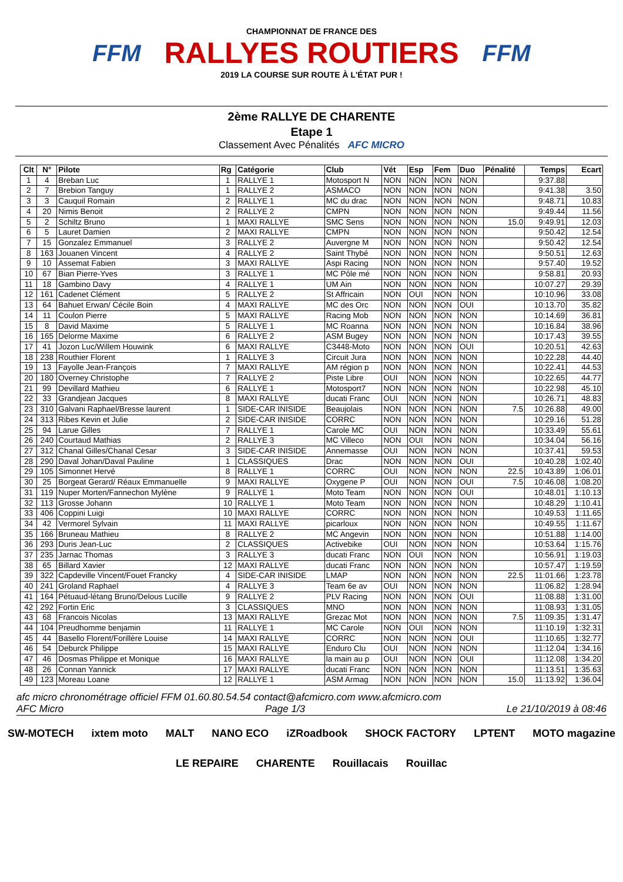FFM
CHAMPIONNAT DE FRANCE DES
RALLYES ROUTIERS
2019 LA COURSE SUR ROUTE À L'ÉTAT PUR !
FFM
2ème RALLYE DE CHARENTE
Etape 1
Classement Avec Pénalités AFC MICRO
| Clt | N° | Pilote | Rg | Catégorie | Club | Vét | Esp | Fem | Duo | Pénalité | Temps | Ecart |
| --- | --- | --- | --- | --- | --- | --- | --- | --- | --- | --- | --- | --- |
| 1 | 4 | Breban Luc | 1 | RALLYE 1 | Motosport N | NON | NON | NON | NON | | 9:37.88 | |
| 2 | 7 | Brebion Tanguy | 1 | RALLYE 2 | ASMACO | NON | NON | NON | NON | | 9:41.38 | 3.50 |
| 3 | 3 | Cauquil Romain | 2 | RALLYE 1 | MC du drac | NON | NON | NON | NON | | 9:48.71 | 10.83 |
| 4 | 20 | Nimis Benoit | 2 | RALLYE 2 | CMPN | NON | NON | NON | NON | | 9:49.44 | 11.56 |
| 5 | 2 | Schiltz Bruno | 1 | MAXI RALLYE | SMC Sens | NON | NON | NON | NON | 15.0 | 9:49.91 | 12.03 |
| 6 | 5 | Lauret Damien | 2 | MAXI RALLYE | CMPN | NON | NON | NON | NON | | 9:50.42 | 12.54 |
| 7 | 15 | Gonzalez Emmanuel | 3 | RALLYE 2 | Auvergne M | NON | NON | NON | NON | | 9:50.42 | 12.54 |
| 8 | 163 | Jouanen Vincent | 4 | RALLYE 2 | Saint Thybé | NON | NON | NON | NON | | 9:50.51 | 12.63 |
| 9 | 10 | Assemat Fabien | 3 | MAXI RALLYE | Aspi Racing | NON | NON | NON | NON | | 9:57.40 | 19.52 |
| 10 | 67 | Bian Pierre-Yves | 3 | RALLYE 1 | MC Pôle mé | NON | NON | NON | NON | | 9:58.81 | 20.93 |
| 11 | 18 | Gambino Davy | 4 | RALLYE 1 | UM Ain | NON | NON | NON | NON | | 10:07.27 | 29.39 |
| 12 | 161 | Cadenet Clément | 5 | RALLYE 2 | St Affricain | NON | OUI | NON | NON | | 10:10.96 | 33.08 |
| 13 | 64 | Bahuet Erwan/ Cécile Boin | 4 | MAXI RALLYE | MC des Orc | NON | NON | NON | OUI | | 10:13.70 | 35.82 |
| 14 | 11 | Coulon Pierre | 5 | MAXI RALLYE | Racing Mob | NON | NON | NON | NON | | 10:14.69 | 36.81 |
| 15 | 8 | David Maxime | 5 | RALLYE 1 | MC Roanna | NON | NON | NON | NON | | 10:16.84 | 38.96 |
| 16 | 165 | Delorme Maxime | 6 | RALLYE 2 | ASM Bugey | NON | NON | NON | NON | | 10:17.43 | 39.55 |
| 17 | 41 | Jozon Luc/Willem Houwink | 6 | MAXI RALLYE | C3448-Moto | NON | NON | NON | OUI | | 10:20.51 | 42.63 |
| 18 | 238 | Routhier Florent | 1 | RALLYE 3 | Circuit Jura | NON | NON | NON | NON | | 10:22.28 | 44.40 |
| 19 | 13 | Fayolle Jean-François | 7 | MAXI RALLYE | AM région p | NON | NON | NON | NON | | 10:22.41 | 44.53 |
| 20 | 180 | Overney Christophe | 7 | RALLYE 2 | Piste Libre | OUI | NON | NON | NON | | 10:22.65 | 44.77 |
| 21 | 99 | Devillard Mathieu | 6 | RALLYE 1 | Motosport7 | NON | NON | NON | NON | | 10:22.98 | 45.10 |
| 22 | 33 | Grandjean Jacques | 8 | MAXI RALLYE | ducati Franc | OUI | NON | NON | NON | | 10:26.71 | 48.83 |
| 23 | 310 | Galvani Raphael/Bresse laurent | 1 | SIDE-CAR INISIDE | Beaujolais | NON | NON | NON | NON | 7.5 | 10:26.88 | 49.00 |
| 24 | 313 | Ribes Kevin et Julie | 2 | SIDE-CAR INISIDE | CORRC | NON | NON | NON | NON | | 10:29.16 | 51.28 |
| 25 | 94 | Larue Gilles | 7 | RALLYE 1 | Carole MC | OUI | NON | NON | NON | | 10:33.49 | 55.61 |
| 26 | 240 | Courtaud Mathias | 2 | RALLYE 3 | MC Villeco | NON | OUI | NON | NON | | 10:34.04 | 56.16 |
| 27 | 312 | Chanal Gilles/Chanal Cesar | 3 | SIDE-CAR INISIDE | Annemasse | OUI | NON | NON | NON | | 10:37.41 | 59.53 |
| 28 | 290 | Daval Johan/Daval Pauline | 1 | CLASSIQUES | Drac | NON | NON | NON | OUI | | 10:40.28 | 1:02.40 |
| 29 | 105 | Simonnet Hervé | 8 | RALLYE 1 | CORRC | OUI | NON | NON | NON | 22.5 | 10:43.89 | 1:06.01 |
| 30 | 25 | Borgeat Gerard/ Réaux Emmanuelle | 9 | MAXI RALLYE | Oxygene P | OUI | NON | NON | OUI | 7.5 | 10:46.08 | 1:08.20 |
| 31 | 119 | Nuper Morten/Fannechon Mylène | 9 | RALLYE 1 | Moto Team | NON | NON | NON | OUI | | 10:48.01 | 1:10.13 |
| 32 | 113 | Grosse Johann | 10 | RALLYE 1 | Moto Team | NON | NON | NON | NON | | 10:48.29 | 1:10.41 |
| 33 | 406 | Coppini Luigi | 10 | MAXI RALLYE | CORRC | NON | NON | NON | NON | | 10:49.53 | 1:11.65 |
| 34 | 42 | Vermorel Sylvain | 11 | MAXI RALLYE | picarloux | NON | NON | NON | NON | | 10:49.55 | 1:11.67 |
| 35 | 166 | Bruneau Mathieu | 8 | RALLYE 2 | MC Angevin | NON | NON | NON | NON | | 10:51.88 | 1:14.00 |
| 36 | 293 | Duris Jean-Luc | 2 | CLASSIQUES | Activebike | OUI | NON | NON | NON | | 10:53.64 | 1:15.76 |
| 37 | 235 | Jarnac Thomas | 3 | RALLYE 3 | ducati Franc | NON | OUI | NON | NON | | 10:56.91 | 1:19.03 |
| 38 | 65 | Billard Xavier | 12 | MAXI RALLYE | ducati Franc | NON | NON | NON | NON | | 10:57.47 | 1:19.59 |
| 39 | 322 | Capdeville Vincent/Fouet Francky | 4 | SIDE-CAR INISIDE | LMAP | NON | NON | NON | NON | 22.5 | 11:01.66 | 1:23.78 |
| 40 | 241 | Groland Raphael | 4 | RALLYE 3 | Team 6e av | OUI | NON | NON | NON | | 11:06.82 | 1:28.94 |
| 41 | 164 | Pétuaud-létang Bruno/Delous Lucille | 9 | RALLYE 2 | PLV Racing | NON | NON | NON | OUI | | 11:08.88 | 1:31.00 |
| 42 | 292 | Fortin Eric | 3 | CLASSIQUES | MNO | NON | NON | NON | NON | | 11:08.93 | 1:31.05 |
| 43 | 68 | Francois Nicolas | 13 | MAXI RALLYE | Grezac Mot | NON | NON | NON | NON | 7.5 | 11:09.35 | 1:31.47 |
| 44 | 104 | Preudhomme benjamin | 11 | RALLYE 1 | MC Carole | NON | OUI | NON | NON | | 11:10.19 | 1:32.31 |
| 45 | 44 | Basello Florent/Forillère Louise | 14 | MAXI RALLYE | CORRC | NON | NON | NON | OUI | | 11:10.65 | 1:32.77 |
| 46 | 54 | Deburck Philippe | 15 | MAXI RALLYE | Enduro Clu | OUI | NON | NON | NON | | 11:12.04 | 1:34.16 |
| 47 | 46 | Dosmas Philippe et Monique | 16 | MAXI RALLYE | la main au p | OUI | NON | NON | OUI | | 11:12.08 | 1:34.20 |
| 48 | 26 | Connan Yannick | 17 | MAXI RALLYE | ducati Franc | NON | NON | NON | NON | | 11:13.51 | 1:35.63 |
| 49 | 123 | Moreau Loane | 12 | RALLYE 1 | ASM Armag | NON | NON | NON | NON | 15.0 | 11:13.92 | 1:36.04 |
afc micro chronométrage officiel FFM 01.60.80.54.54 contact@afcmicro.com www.afcmicro.com
AFC Micro Page 1/3 Le 21/10/2019 à 08:46
SW-MOTECH ixtem moto MALT NANO ECO iZRoadbook SHOCK FACTORY LPTENT MOTO magazine LE REPAIRE CHARENTE Rouillacais Rouillac